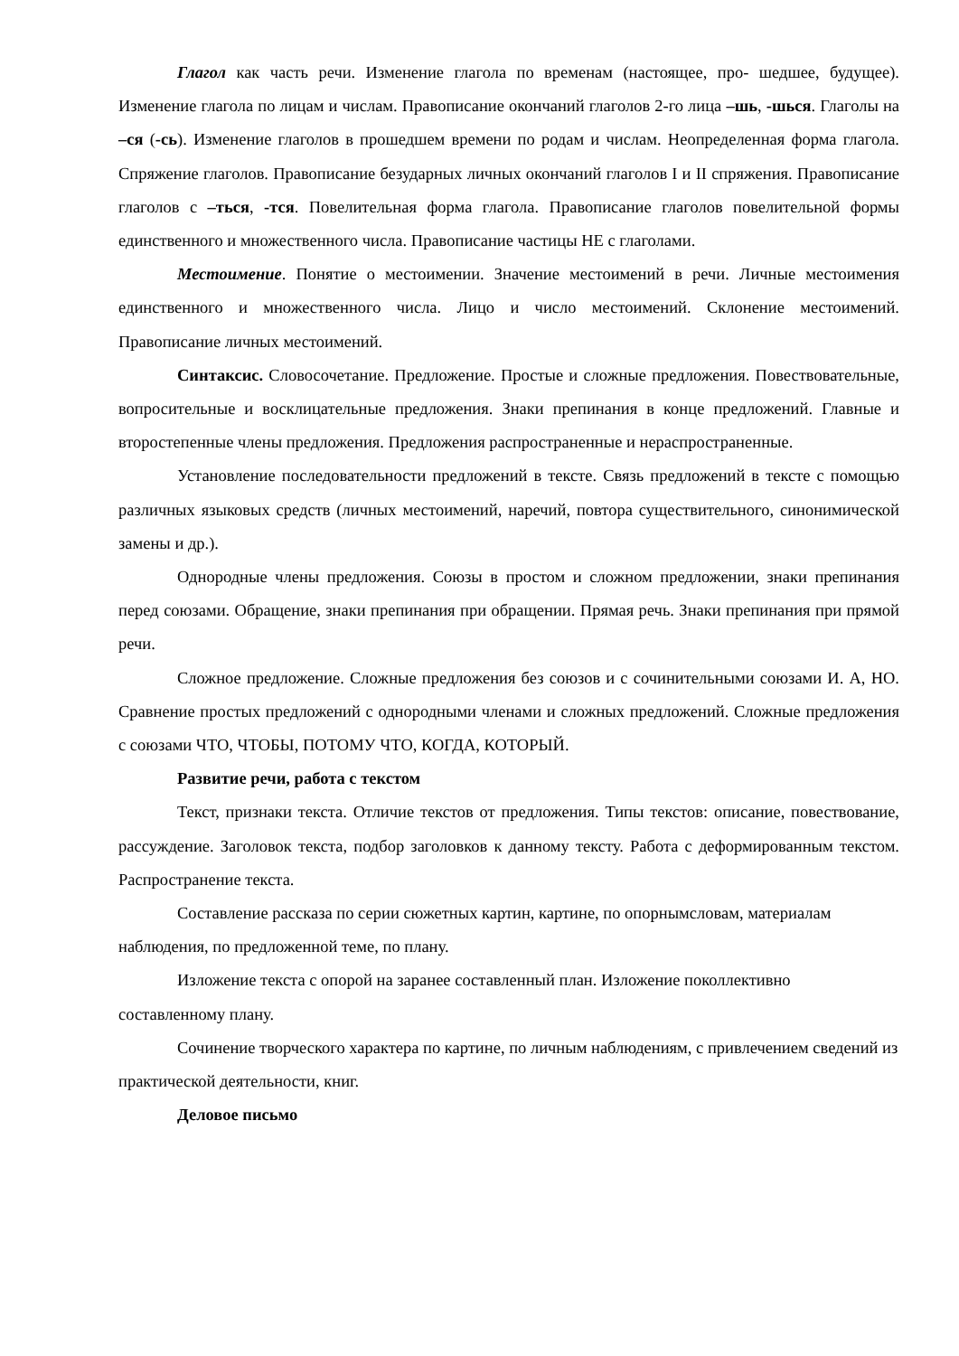Глагол как часть речи. Изменение глагола по временам (настоящее, про- шедшее, будущее). Изменение глагола по лицам и числам. Правописание окончаний глаголов 2-го лица –шь, -шься. Глаголы на –ся (-сь). Изменение глаголов в прошедшем времени по родам и числам. Неопределенная форма глагола. Спряжение глаголов. Правописание безударных личных окончаний глаголов I и II спряжения. Правописание глаголов с –ться, -тся. Повелительная форма глагола. Правописание глаголов повелительной формы единственного и множественного числа. Правописание частицы НЕ с глаголами.
Местоимение. Понятие о местоимении. Значение местоимений в речи. Личные местоимения единственного и множественного числа. Лицо и число местоимений. Склонение местоимений. Правописание личных местоимений.
Синтаксис. Словосочетание. Предложение. Простые и сложные предложения. Повествовательные, вопросительные и восклицательные предложения. Знаки препинания в конце предложений. Главные и второстепенные члены предложения. Предложения распространенные и нераспространенные.
Установление последовательности предложений в тексте. Связь предложений в тексте с помощью различных языковых средств (личных местоимений, наречий, повтора существительного, синонимической замены и др.).
Однородные члены предложения. Союзы в простом и сложном предложении, знаки препинания перед союзами. Обращение, знаки препинания при обращении. Прямая речь. Знаки препинания при прямой речи.
Сложное предложение. Сложные предложения без союзов и с сочинительными союзами И. А, НО. Сравнение простых предложений с однородными членами и сложных предложений. Сложные предложения с союзами ЧТО, ЧТОБЫ, ПОТОМУ ЧТО, КОГДА, КОТОРЫЙ.
Развитие речи, работа с текстом
Текст, признаки текста. Отличие текстов от предложения. Типы текстов: описание, повествование, рассуждение. Заголовок текста, подбор заголовков к данному тексту. Работа с деформированным текстом. Распространение текста.
Составление рассказа по серии сюжетных картин, картине, по опорнымсловам, материалам наблюдения, по предложенной теме, по плану.
Изложение текста с опорой на заранее составленный план. Изложение поколлективно составленному плану.
Сочинение творческого характера по картине, по личным наблюдениям, с привлечением сведений из практической деятельности, книг.
Деловое письмо